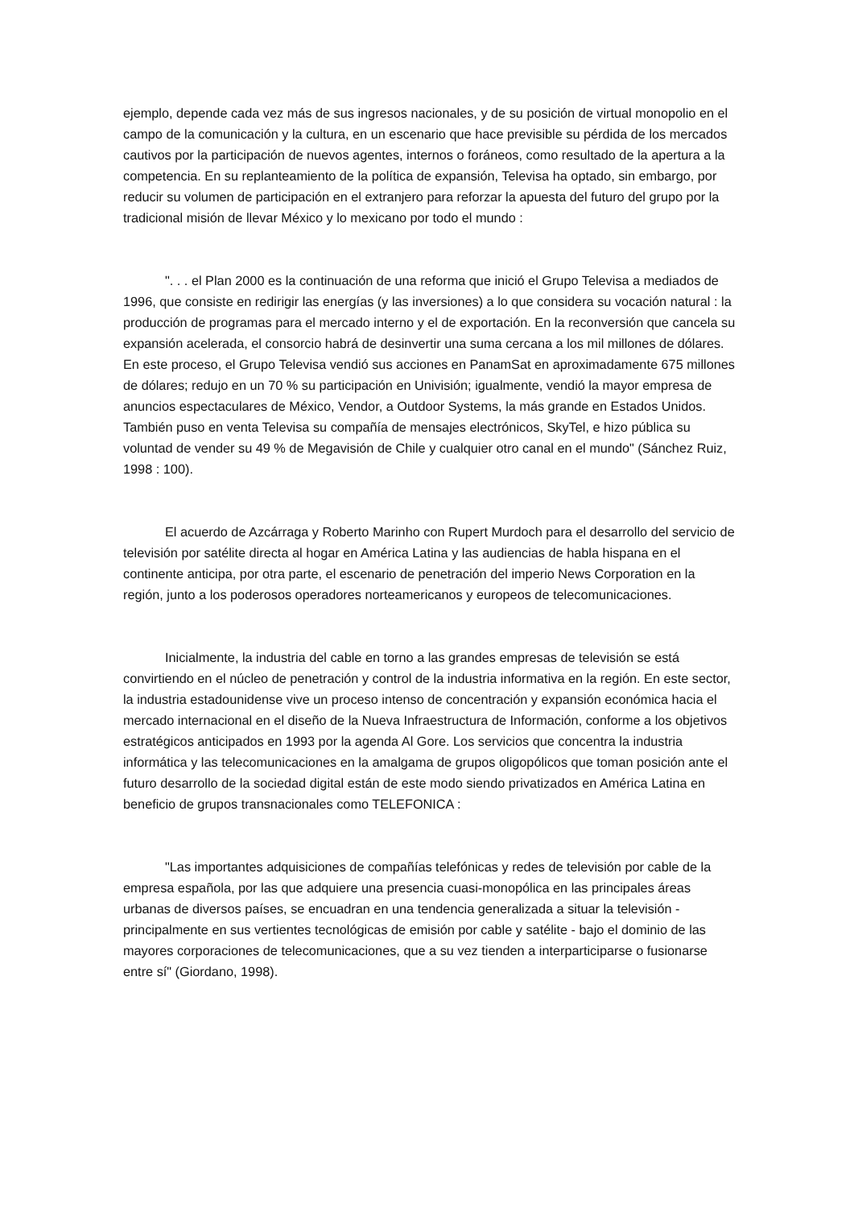ejemplo, depende cada vez más de sus ingresos nacionales, y de su posición de virtual monopolio en el campo de la comunicación y la cultura, en un escenario que hace previsible su pérdida de los mercados cautivos por la participación de nuevos agentes, internos o foráneos, como resultado de la apertura a la competencia. En su replanteamiento de la política de expansión, Televisa ha optado, sin embargo, por reducir su volumen de participación en el extranjero para reforzar la apuesta del futuro del grupo por la tradicional misión de llevar México y lo mexicano por todo el mundo :
". . . el Plan 2000 es la continuación de una reforma que inició el Grupo Televisa a mediados de 1996, que consiste en redirigir las energías (y las inversiones) a lo que considera su vocación natural : la producción de programas para el mercado interno y el de exportación. En la reconversión que cancela su expansión acelerada, el consorcio habrá de desinvertir una suma cercana a los mil millones de dólares. En este proceso, el Grupo Televisa vendió sus acciones en PanamSat en aproximadamente 675 millones de dólares; redujo en un 70 % su participación en Univisión; igualmente, vendió la mayor empresa de anuncios espectaculares de México, Vendor, a Outdoor Systems, la más grande en Estados Unidos. También puso en venta Televisa su compañía de mensajes electrónicos, SkyTel, e hizo pública su voluntad de vender su 49 % de Megavisión de Chile y cualquier otro canal en el mundo" (Sánchez Ruiz, 1998 : 100).
El acuerdo de Azcárraga y Roberto Marinho con Rupert Murdoch para el desarrollo del servicio de televisión por satélite directa al hogar en América Latina y las audiencias de habla hispana en el continente anticipa, por otra parte, el escenario de penetración del imperio News Corporation en la región, junto a los poderosos operadores norteamericanos y europeos de telecomunicaciones.
Inicialmente, la industria del cable en torno a las grandes empresas de televisión se está convirtiendo en el núcleo de penetración y control de la industria informativa en la región. En este sector, la industria estadounidense vive un proceso intenso de concentración y expansión económica hacia el mercado internacional en el diseño de la Nueva Infraestructura de Información, conforme a los objetivos estratégicos anticipados en 1993 por la agenda Al Gore. Los servicios que concentra la industria informática y las telecomunicaciones en la amalgama de grupos oligopólicos que toman posición ante el futuro desarrollo de la sociedad digital están de este modo siendo privatizados en América Latina en beneficio de grupos transnacionales como TELEFONICA :
"Las importantes adquisiciones de compañías telefónicas y redes de televisión por cable de la empresa española, por las que adquiere una presencia cuasi-monopólica en las principales áreas urbanas de diversos países, se encuadran en una tendencia generalizada a situar la televisión - principalmente en sus vertientes tecnológicas de emisión por cable y satélite - bajo el dominio de las mayores corporaciones de telecomunicaciones, que a su vez tienden a interparticiparse o fusionarse entre sí" (Giordano, 1998).